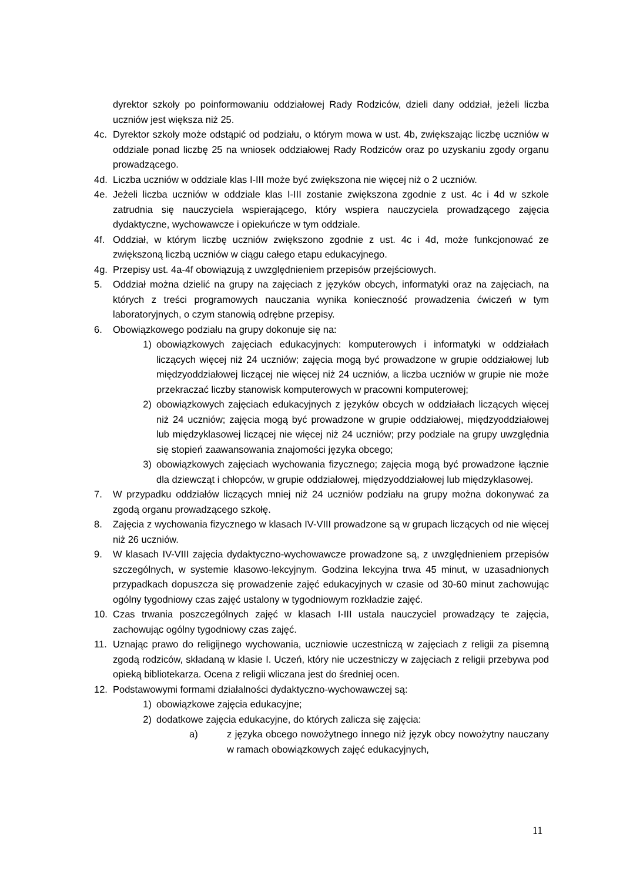dyrektor szkoły po poinformowaniu oddziałowej Rady Rodziców, dzieli dany oddział, jeżeli liczba uczniów jest większa niż 25.
4c. Dyrektor szkoły może odstąpić od podziału, o którym mowa w ust. 4b, zwiększając liczbę uczniów w oddziale ponad liczbę 25 na wniosek oddziałowej Rady Rodziców oraz po uzyskaniu zgody organu prowadzącego.
4d. Liczba uczniów w oddziale klas I-III może być zwiększona nie więcej niż o 2 uczniów.
4e. Jeżeli liczba uczniów w oddziale klas I-III zostanie zwiększona zgodnie z ust. 4c i 4d w szkole zatrudnia się nauczyciela wspierającego, który wspiera nauczyciela prowadzącego zajęcia dydaktyczne, wychowawcze i opiekuńcze w tym oddziale.
4f. Oddział, w którym liczbę uczniów zwiększono zgodnie z ust. 4c i 4d, może funkcjonować ze zwiększoną liczbą uczniów w ciągu całego etapu edukacyjnego.
4g. Przepisy ust. 4a-4f obowiązują z uwzględnieniem przepisów przejściowych.
5. Oddział można dzielić na grupy na zajęciach z języków obcych, informatyki oraz na zajęciach, na których z treści programowych nauczania wynika konieczność prowadzenia ćwiczeń w tym laboratoryjnych, o czym stanowią odrębne przepisy.
6. Obowiązkowego podziału na grupy dokonuje się na:
1) obowiązkowych zajęciach edukacyjnych: komputerowych i informatyki w oddziałach liczących więcej niż 24 uczniów; zajęcia mogą być prowadzone w grupie oddziałowej lub międzyoddziałowej liczącej nie więcej niż 24 uczniów, a liczba uczniów w grupie nie może przekraczać liczby stanowisk komputerowych w pracowni komputerowej;
2) obowiązkowych zajęciach edukacyjnych z języków obcych w oddziałach liczących więcej niż 24 uczniów; zajęcia mogą być prowadzone w grupie oddziałowej, międzyoddziałowej lub międzyklasowej liczącej nie więcej niż 24 uczniów; przy podziale na grupy uwzględnia się stopień zaawansowania znajomości języka obcego;
3) obowiązkowych zajęciach wychowania fizycznego; zajęcia mogą być prowadzone łącznie dla dziewcząt i chłopców, w grupie oddziałowej, międzyoddziałowej lub międzyklasowej.
7. W przypadku oddziałów liczących mniej niż 24 uczniów podziału na grupy można dokonywać za zgodą organu prowadzącego szkołę.
8. Zajęcia z wychowania fizycznego w klasach IV-VIII prowadzone są w grupach liczących od nie więcej niż 26 uczniów.
9. W klasach IV-VIII zajęcia dydaktyczno-wychowawcze prowadzone są, z uwzględnieniem przepisów szczególnych, w systemie klasowo-lekcyjnym. Godzina lekcyjna trwa 45 minut, w uzasadnionych przypadkach dopuszcza się prowadzenie zajęć edukacyjnych w czasie od 30-60 minut zachowując ogólny tygodniowy czas zajęć ustalony w tygodniowym rozkładzie zajęć.
10. Czas trwania poszczególnych zajęć w klasach I-III ustala nauczyciel prowadzący te zajęcia, zachowując ogólny tygodniowy czas zajęć.
11. Uznając prawo do religijnego wychowania, uczniowie uczestniczą w zajęciach z religii za pisemną zgodą rodziców, składaną w klasie I. Uczeń, który nie uczestniczy w zajęciach z religii przebywa pod opieką bibliotekarza. Ocena z religii wliczana jest do średniej ocen.
12. Podstawowymi formami działalności dydaktyczno-wychowawczej są:
1) obowiązkowe zajęcia edukacyjne;
2) dodatkowe zajęcia edukacyjne, do których zalicza się zajęcia:
a) z języka obcego nowożytnego innego niż język obcy nowożytny nauczany w ramach obowiązkowych zajęć edukacyjnych,
11